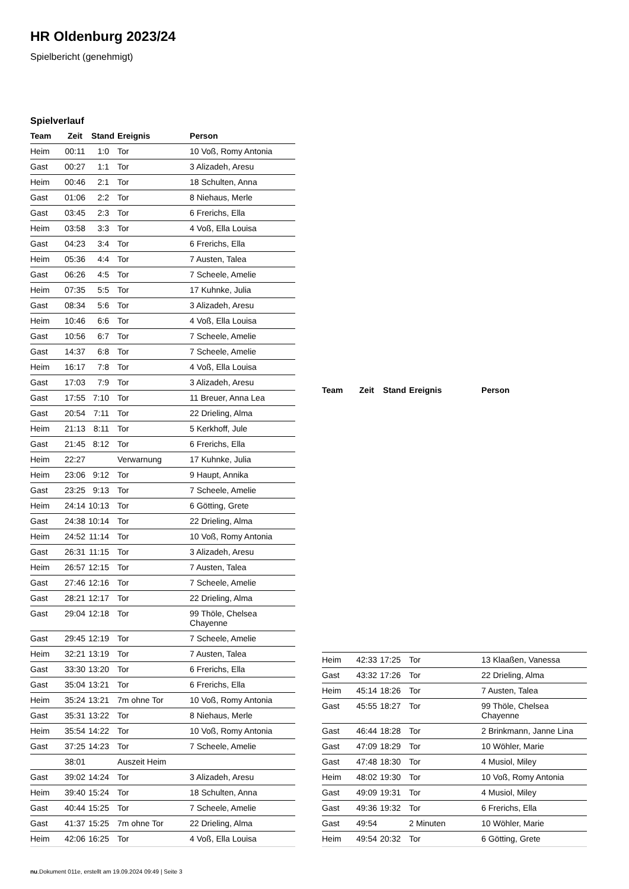HR Oldenburg 2023/24
Spielbericht (genehmigt)
Spielverlauf
| Team | Zeit | Stand | Ereignis | Person |
| --- | --- | --- | --- | --- |
| Heim | 00:11 | 1:0 | Tor | 10 Voß, Romy Antonia |
| Gast | 00:27 | 1:1 | Tor | 3 Alizadeh, Aresu |
| Heim | 00:46 | 2:1 | Tor | 18 Schulten, Anna |
| Gast | 01:06 | 2:2 | Tor | 8 Niehaus, Merle |
| Gast | 03:45 | 2:3 | Tor | 6 Frerichs, Ella |
| Heim | 03:58 | 3:3 | Tor | 4 Voß, Ella Louisa |
| Gast | 04:23 | 3:4 | Tor | 6 Frerichs, Ella |
| Heim | 05:36 | 4:4 | Tor | 7 Austen, Talea |
| Gast | 06:26 | 4:5 | Tor | 7 Scheele, Amelie |
| Heim | 07:35 | 5:5 | Tor | 17 Kuhnke, Julia |
| Gast | 08:34 | 5:6 | Tor | 3 Alizadeh, Aresu |
| Heim | 10:46 | 6:6 | Tor | 4 Voß, Ella Louisa |
| Gast | 10:56 | 6:7 | Tor | 7 Scheele, Amelie |
| Gast | 14:37 | 6:8 | Tor | 7 Scheele, Amelie |
| Heim | 16:17 | 7:8 | Tor | 4 Voß, Ella Louisa |
| Gast | 17:03 | 7:9 | Tor | 3 Alizadeh, Aresu |
| Gast | 17:55 | 7:10 | Tor | 11 Breuer, Anna Lea |
| Gast | 20:54 | 7:11 | Tor | 22 Drieling, Alma |
| Heim | 21:13 | 8:11 | Tor | 5 Kerkhoff, Jule |
| Gast | 21:45 | 8:12 | Tor | 6 Frerichs, Ella |
| Heim | 22:27 | | Verwarnung | 17 Kuhnke, Julia |
| Heim | 23:06 | 9:12 | Tor | 9 Haupt, Annika |
| Gast | 23:25 | 9:13 | Tor | 7 Scheele, Amelie |
| Heim | 24:14 | 10:13 | Tor | 6 Götting, Grete |
| Gast | 24:38 | 10:14 | Tor | 22 Drieling, Alma |
| Heim | 24:52 | 11:14 | Tor | 10 Voß, Romy Antonia |
| Gast | 26:31 | 11:15 | Tor | 3 Alizadeh, Aresu |
| Heim | 26:57 | 12:15 | Tor | 7 Austen, Talea |
| Gast | 27:46 | 12:16 | Tor | 7 Scheele, Amelie |
| Gast | 28:21 | 12:17 | Tor | 22 Drieling, Alma |
| Gast | 29:04 | 12:18 | Tor | 99 Thöle, Chelsea Chayenne |
| Gast | 29:45 | 12:19 | Tor | 7 Scheele, Amelie |
| Heim | 32:21 | 13:19 | Tor | 7 Austen, Talea |
| Gast | 33:30 | 13:20 | Tor | 6 Frerichs, Ella |
| Gast | 35:04 | 13:21 | Tor | 6 Frerichs, Ella |
| Heim | 35:24 | 13:21 | 7m ohne Tor | 10 Voß, Romy Antonia |
| Gast | 35:31 | 13:22 | Tor | 8 Niehaus, Merle |
| Heim | 35:54 | 14:22 | Tor | 10 Voß, Romy Antonia |
| Gast | 37:25 | 14:23 | Tor | 7 Scheele, Amelie |
| | 38:01 | | Auszeit Heim | |
| Gast | 39:02 | 14:24 | Tor | 3 Alizadeh, Aresu |
| Heim | 39:40 | 15:24 | Tor | 18 Schulten, Anna |
| Gast | 40:44 | 15:25 | Tor | 7 Scheele, Amelie |
| Gast | 41:37 | 15:25 | 7m ohne Tor | 22 Drieling, Alma |
| Heim | 42:06 | 16:25 | Tor | 4 Voß, Ella Louisa |
| Team | Zeit | Stand | Ereignis | Person |
| --- | --- | --- | --- | --- |
| Heim | 42:33 | 17:25 | Tor | 13 Klaaßen, Vanessa |
| Gast | 43:32 | 17:26 | Tor | 22 Drieling, Alma |
| Heim | 45:14 | 18:26 | Tor | 7 Austen, Talea |
| Gast | 45:55 | 18:27 | Tor | 99 Thöle, Chelsea Chayenne |
| Gast | 46:44 | 18:28 | Tor | 2 Brinkmann, Janne Lina |
| Gast | 47:09 | 18:29 | Tor | 10 Wöhler, Marie |
| Gast | 47:48 | 18:30 | Tor | 4 Musiol, Miley |
| Heim | 48:02 | 19:30 | Tor | 10 Voß, Romy Antonia |
| Gast | 49:09 | 19:31 | Tor | 4 Musiol, Miley |
| Gast | 49:36 | 19:32 | Tor | 6 Frerichs, Ella |
| Gast | 49:54 | | 2 Minuten | 10 Wöhler, Marie |
| Heim | 49:54 | 20:32 | Tor | 6 Götting, Grete |
nu.Dokument 011e, erstellt am 19.09.2024 09:49 | Seite 3